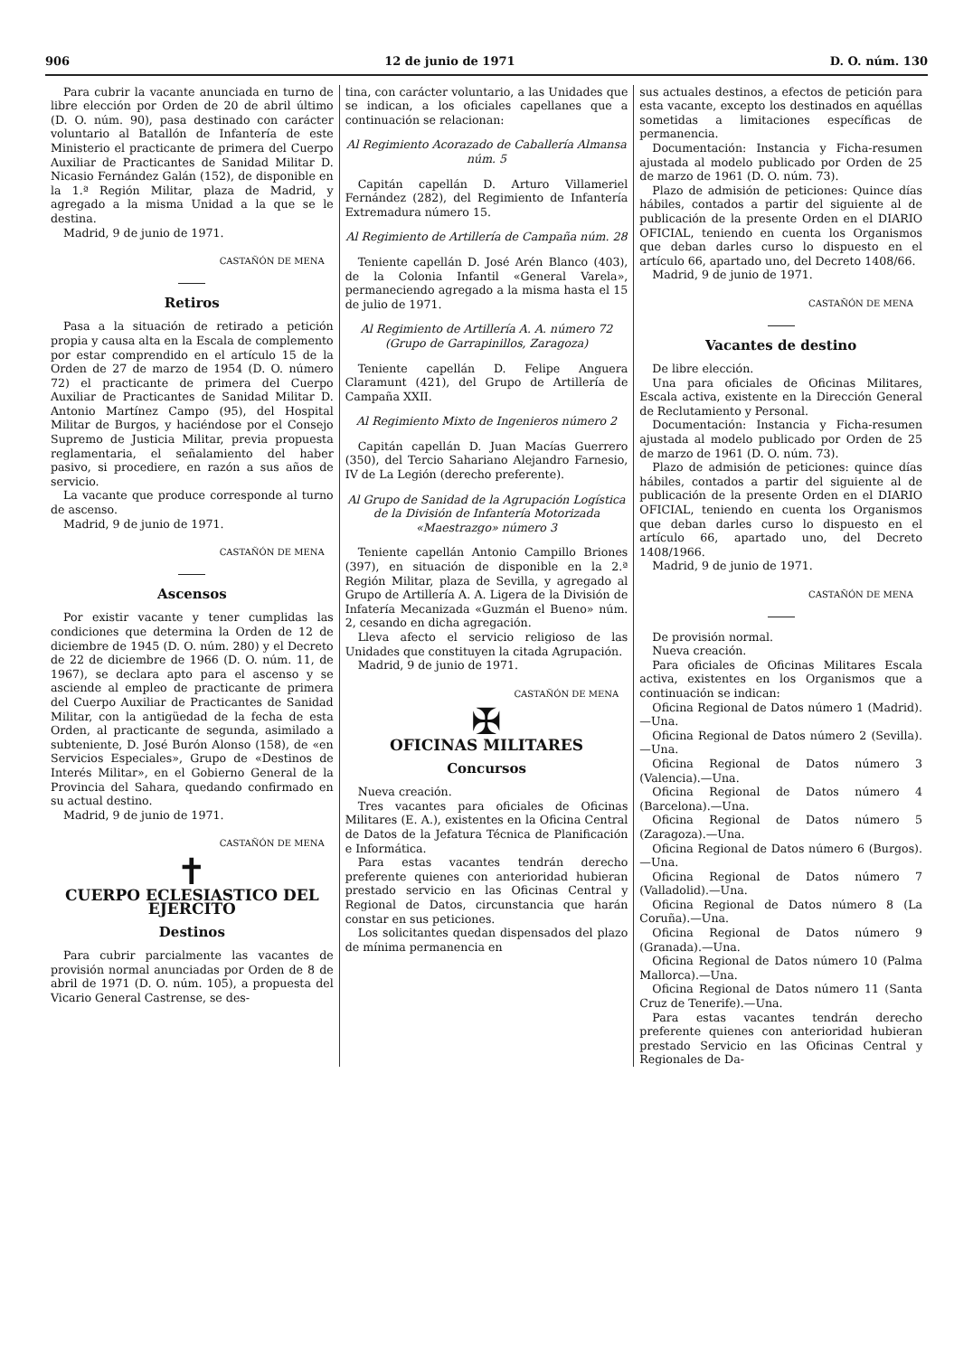906 12 de junio de 1971 D. O. núm. 130
Para cubrir la vacante anunciada en turno de libre elección por Orden de 20 de abril último (D. O. núm. 90), pasa destinado con carácter voluntario al Batallón de Infantería de este Ministerio el practicante de primera del Cuerpo Auxiliar de Practicantes de Sanidad Militar D. Nicasio Fernández Galán (152), de disponible en la 1.ª Región Militar, plaza de Madrid, y agregado a la misma Unidad a la que se le destina.
Madrid, 9 de junio de 1971.
CASTAÑÓN DE MENA
Retiros
Pasa a la situación de retirado a petición propia y causa alta en la Escala de complemento por estar comprendido en el artículo 15 de la Orden de 27 de marzo de 1954 (D. O. número 72) el practicante de primera del Cuerpo Auxiliar de Practicantes de Sanidad Militar D. Antonio Martínez Campo (95), del Hospital Militar de Burgos, y haciéndose por el Consejo Supremo de Justicia Militar, previa propuesta reglamentaria, el señalamiento del haber pasivo, si procediere, en razón a sus años de servicio.
La vacante que produce corresponde al turno de ascenso.
Madrid, 9 de junio de 1971.
CASTAÑÓN DE MENA
Ascensos
Por existir vacante y tener cumplidas las condiciones que determina la Orden de 12 de diciembre de 1945 (D. O. núm. 280) y el Decreto de 22 de diciembre de 1966 (D. O. núm. 11, de 1967), se declara apto para el ascenso y se asciende al empleo de practicante de primera del Cuerpo Auxiliar de Practicantes de Sanidad Militar, con la antigüedad de la fecha de esta Orden, al practicante de segunda, asimilado a subteniente, D. José Burón Alonso (158), de «en Servicios Especiales», Grupo de «Destinos de Interés Militar», en el Gobierno General de la Provincia del Sahara, quedando confirmado en su actual destino.
Madrid, 9 de junio de 1971.
CASTAÑÓN DE MENA
✝
CUERPO ECLESIASTICO DEL EJERCITO
Destinos
Para cubrir parcialmente las vacantes de provisión normal anunciadas por Orden de 8 de abril de 1971 (D. O. núm. 105), a propuesta del Vicario General Castrense, se des-
tina, con carácter voluntario, a las Unidades que se indican, a los oficiales capellanes que a continuación se relacionan:
Al Regimiento Acorazado de Caballería Almansa núm. 5
Capitán capellán D. Arturo Villameriel Fernández (282), del Regimiento de Infantería Extremadura número 15.
Al Regimiento de Artillería de Campaña núm. 28
Teniente capellán D. José Arén Blanco (403), de la Colonia Infantil «General Varela», permaneciendo agregado a la misma hasta el 15 de julio de 1971.
Al Regimiento de Artillería A. A. número 72 (Grupo de Garrapinillos, Zaragoza)
Teniente capellán D. Felipe Anguera Claramunt (421), del Grupo de Artillería de Campaña XXII.
Al Regimiento Mixto de Ingenieros número 2
Capitán capellán D. Juan Macías Guerrero (350), del Tercio Sahariano Alejandro Farnesio, IV de La Legión (derecho preferente).
Al Grupo de Sanidad de la Agrupación Logística de la División de Infantería Motorizada «Maestrazgo» número 3
Teniente capellán Antonio Campillo Briones (397), en situación de disponible en la 2.ª Región Militar, plaza de Sevilla, y agregado al Grupo de Artillería A. A. Ligera de la División de Infatería Mecanizada «Guzmán el Bueno» núm. 2, cesando en dicha agregación.
Lleva afecto el servicio religioso de las Unidades que constituyen la citada Agrupación.
Madrid, 9 de junio de 1971.
CASTAÑÓN DE MENA
✠
OFICINAS MILITARES
Concursos
Nueva creación.
Tres vacantes para oficiales de Oficinas Militares (E. A.), existentes en la Oficina Central de Datos de la Jefatura Técnica de Planificación e Informática.
Para estas vacantes tendrán derecho preferente quienes con anterioridad hubieran prestado servicio en las Oficinas Central y Regional de Datos, circunstancia que harán constar en sus peticiones.
Los solicitantes quedan dispensados del plazo de mínima permanencia en
sus actuales destinos, a efectos de petición para esta vacante, excepto los destinados en aquéllas sometidas a limitaciones específicas de permanencia.
Documentación: Instancia y Ficha-resumen ajustada al modelo publicado por Orden de 25 de marzo de 1961 (D. O. núm. 73).
Plazo de admisión de peticiones: Quince días hábiles, contados a partir del siguiente al de publicación de la presente Orden en el DIARIO OFICIAL, teniendo en cuenta los Organismos que deban darles curso lo dispuesto en el artículo 66, apartado uno, del Decreto 1408/66.
Madrid, 9 de junio de 1971.
CASTAÑÓN DE MENA
Vacantes de destino
De libre elección.
Una para oficiales de Oficinas Militares, Escala activa, existente en la Dirección General de Reclutamiento y Personal.
Documentación: Instancia y Ficha-resumen ajustada al modelo publicado por Orden de 25 de marzo de 1961 (D. O. núm. 73).
Plazo de admisión de peticiones: quince días hábiles, contados a partir del siguiente al de publicación de la presente Orden en el DIARIO OFICIAL, teniendo en cuenta los Organismos que deban darles curso lo dispuesto en el artículo 66, apartado uno, del Decreto 1408/1966.
Madrid, 9 de junio de 1971.
CASTAÑÓN DE MENA
De provisión normal.
Nueva creación.
Para oficiales de Oficinas Militares Escala activa, existentes en los Organismos que a continuación se indican:
Oficina Regional de Datos número 1 (Madrid).—Una.
Oficina Regional de Datos número 2 (Sevilla).—Una.
Oficina Regional de Datos número 3 (Valencia).—Una.
Oficina Regional de Datos número 4 (Barcelona).—Una.
Oficina Regional de Datos número 5 (Zaragoza).—Una.
Oficina Regional de Datos número 6 (Burgos).—Una.
Oficina Regional de Datos número 7 (Valladolid).—Una.
Oficina Regional de Datos número 8 (La Coruña).—Una.
Oficina Regional de Datos número 9 (Granada).—Una.
Oficina Regional de Datos número 10 (Palma Mallorca).—Una.
Oficina Regional de Datos número 11 (Santa Cruz de Tenerife).—Una.
Para estas vacantes tendrán derecho preferente quienes con anterioridad hubieran prestado Servicio en las Oficinas Central y Regionales de Da-